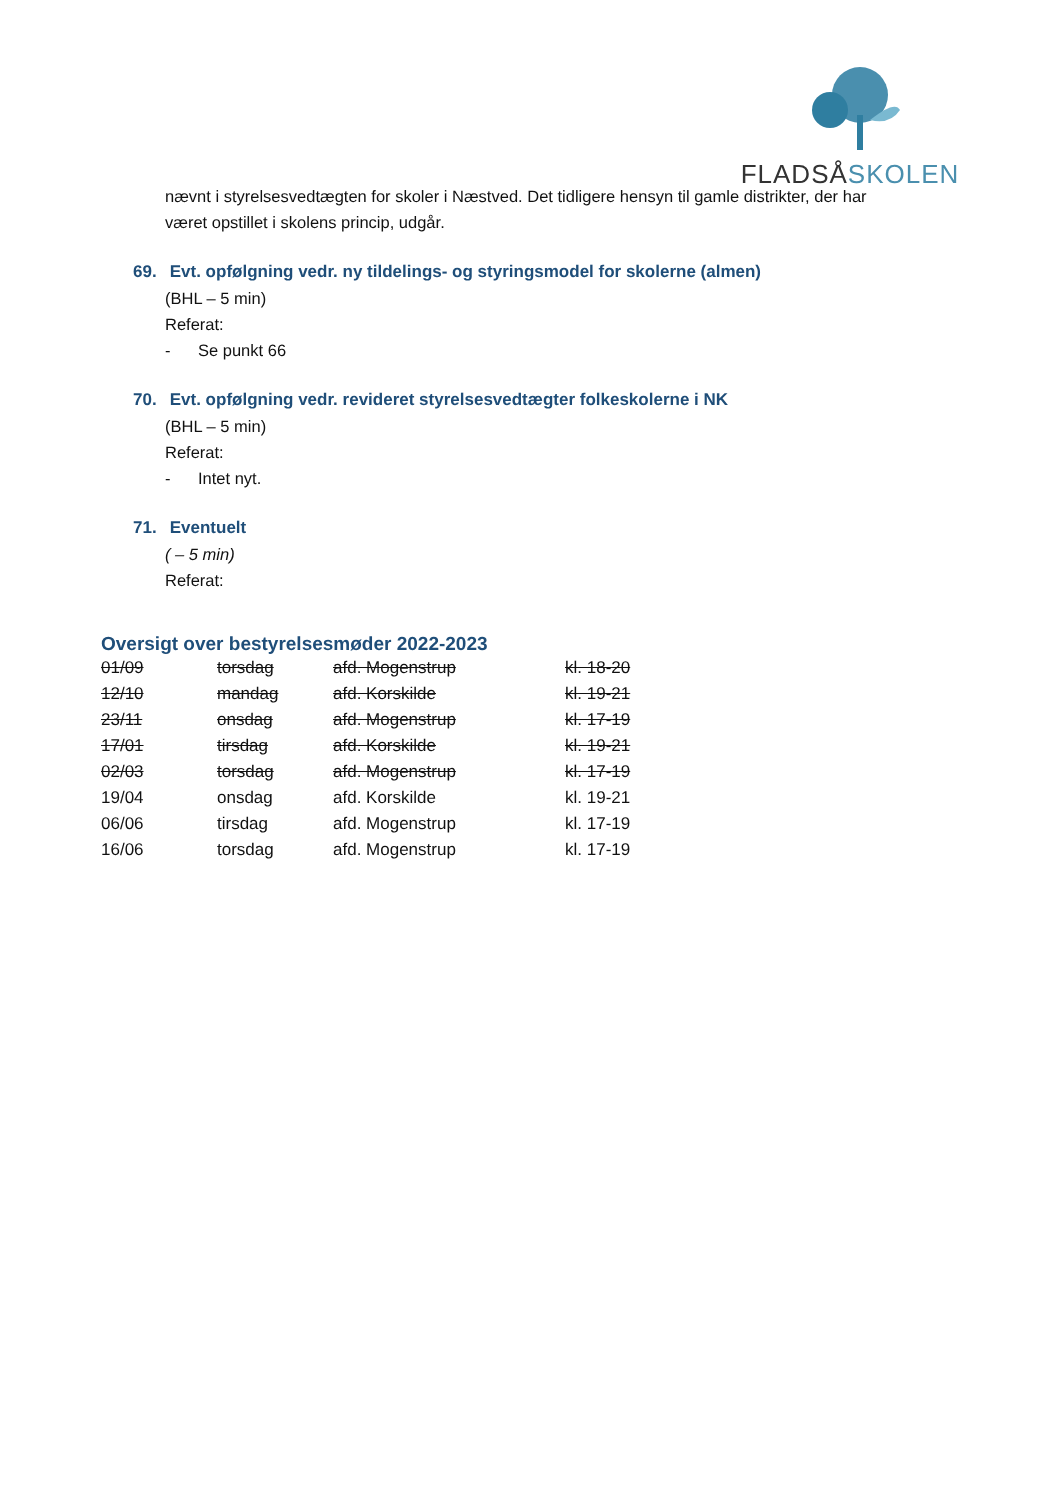FLADSÅSKOLEN
nævnt i styrelsesvedtægten for skoler i Næstved. Det tidligere hensyn til gamle distrikter, der har
været opstillet i skolens princip, udgår.
69. Evt. opfølgning vedr. ny tildelings- og styringsmodel for skolerne (almen)
(BHL – 5 min)
Referat:
- Se punkt 66
70. Evt. opfølgning vedr. revideret styrelsesvedtægter folkeskolerne i NK
(BHL – 5 min)
Referat:
- Intet nyt.
71. Eventuelt
( – 5 min)
Referat:
Oversigt over bestyrelsesmøder 2022-2023
| 01/09 | torsdag | afd. Mogenstrup | kl. 18-20 |
| 12/10 | mandag | afd. Korskilde | kl. 19-21 |
| 23/11 | onsdag | afd. Mogenstrup | kl. 17-19 |
| 17/01 | tirsdag | afd. Korskilde | kl. 19-21 |
| 02/03 | torsdag | afd. Mogenstrup | kl. 17-19 |
| 19/04 | onsdag | afd. Korskilde | kl. 19-21 |
| 06/06 | tirsdag | afd. Mogenstrup | kl. 17-19 |
| 16/06 | torsdag | afd. Mogenstrup | kl. 17-19 |